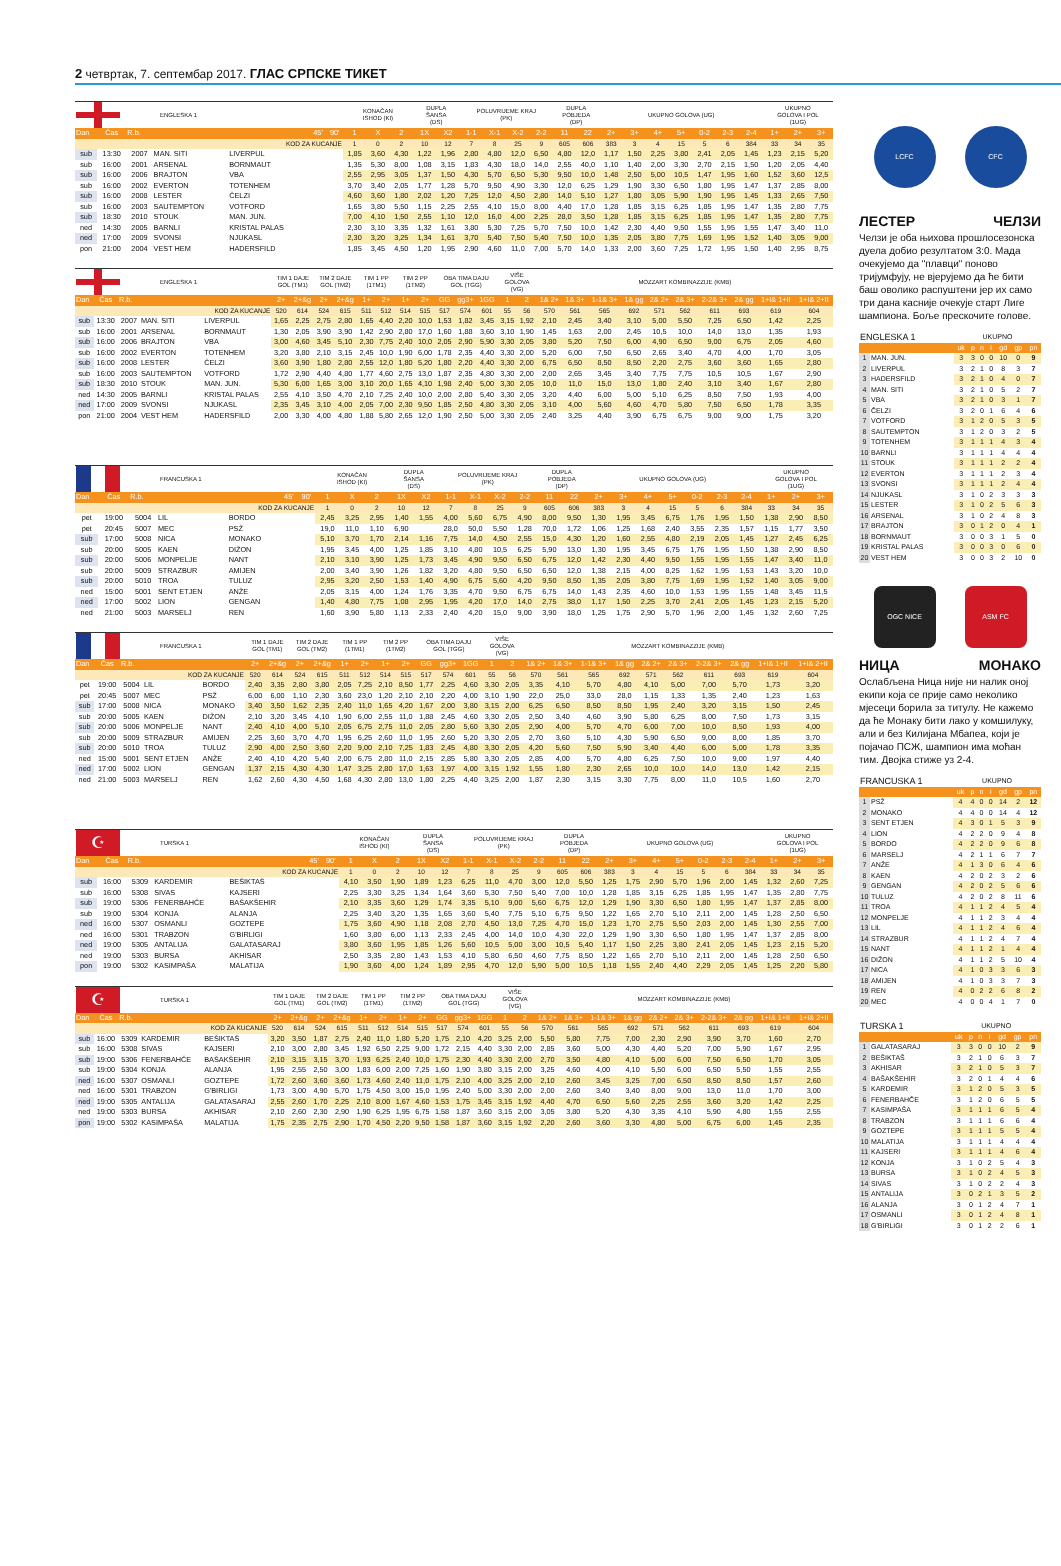2 четвртак, 7. септембар 2017. ГЛАС СРПСКЕ ТИКЕТ
| ENGLESKA 1 | | | | | | | KONAČAN ISHOD (KI) | | | DUPLA ŠANSA (DS) | | POLUVRIJEME KRAJ (PK) | | | | DUPLA POBJEDA (DP) | | UKUPNO GOLOVA (UG) | | | | | | | UKUPNO GOLOVA I POL (1UG) | | |
| --- | --- | --- | --- | --- | --- | --- | --- | --- | --- | --- | --- | --- | --- | --- | --- | --- | --- | --- | --- | --- | --- | --- | --- | --- | --- | --- | --- |
| Dan | Čas | R.b. | | | 45' | 90' | 1 | X | 2 | 1X | X2 | 1-1 | X-1 | X-2 | 2-2 | 11 | 22 | 2+ | 3+ | 4+ | 5+ | 0-2 | 2-3 | 2-4 | 1+ | 2+ | 3+ |
| KOD ZA KUCANJE | | | | | | | 1 | 0 | 2 | 10 | 12 | 7 | 8 | 25 | 9 | 605 | 606 | 383 | 3 | 4 | 15 | 5 | 6 | 384 | 33 | 34 | 35 |
| sub | 13:30 | 2007 | MAN. SITI | LIVERPUL | | | 1,85 | 3,60 | 4,30 | 1,22 | 1,96 | 2,80 | 4,80 | 12,0 | 6,50 | 4,80 | 12,0 | 1,17 | 1,50 | 2,25 | 3,80 | 2,41 | 2,05 | 1,45 | 1,23 | 2,15 | 5,20 |
| sub | 16:00 | 2001 | ARSENAL | BORNMAUT | | | 1,35 | 5,30 | 8,00 | 1,08 | 3,15 | 1,83 | 4,30 | 18,0 | 14,0 | 2,55 | 40,0 | 1,10 | 1,40 | 2,00 | 3,30 | 2,70 | 2,15 | 1,50 | 1,20 | 2,05 | 4,40 |
| sub | 16:00 | 2006 | BRAJTON | VBA | | | 2,55 | 2,95 | 3,05 | 1,37 | 1,50 | 4,30 | 5,70 | 6,50 | 5,30 | 9,50 | 10,0 | 1,48 | 2,50 | 5,00 | 10,5 | 1,47 | 1,95 | 1,60 | 1,52 | 3,60 | 12,5 |
| sub | 16:00 | 2002 | EVERTON | TOTENHEM | | | 3,70 | 3,40 | 2,05 | 1,77 | 1,28 | 5,70 | 9,50 | 4,90 | 3,30 | 12,0 | 6,25 | 1,29 | 1,90 | 3,30 | 6,50 | 1,80 | 1,95 | 1,47 | 1,37 | 2,85 | 8,00 |
| sub | 16:00 | 2008 | LESTER | ČELZI | | | 4,60 | 3,60 | 1,80 | 2,02 | 1,20 | 7,25 | 12,0 | 4,50 | 2,80 | 14,0 | 5,10 | 1,27 | 1,80 | 3,05 | 5,90 | 1,90 | 1,95 | 1,45 | 1,33 | 2,65 | 7,50 |
| sub | 16:00 | 2003 | SAUTEMPTON | VOTFORD | | | 1,65 | 3,80 | 5,50 | 1,15 | 2,25 | 2,55 | 4,10 | 15,0 | 8,00 | 4,40 | 17,0 | 1,28 | 1,85 | 3,15 | 6,25 | 1,85 | 1,95 | 1,47 | 1,35 | 2,80 | 7,75 |
| sub | 18:30 | 2010 | STOUK | MAN. JUN. | | | 7,00 | 4,10 | 1,50 | 2,55 | 1,10 | 12,0 | 16,0 | 4,00 | 2,25 | 28,0 | 3,50 | 1,28 | 1,85 | 3,15 | 6,25 | 1,85 | 1,95 | 1,47 | 1,35 | 2,80 | 7,75 |
| ned | 14:30 | 2005 | BARNLI | KRISTAL PALAS | | | 2,30 | 3,10 | 3,35 | 1,32 | 1,61 | 3,80 | 5,30 | 7,25 | 5,70 | 7,50 | 10,0 | 1,42 | 2,30 | 4,40 | 9,50 | 1,55 | 1,95 | 1,55 | 1,47 | 3,40 | 11,0 |
| ned | 17:00 | 2009 | SVONSI | NJUKASL | | | 2,30 | 3,20 | 3,25 | 1,34 | 1,61 | 3,70 | 5,40 | 7,50 | 5,40 | 7,50 | 10,0 | 1,35 | 2,05 | 3,80 | 7,75 | 1,69 | 1,95 | 1,52 | 1,40 | 3,05 | 9,00 |
| pon | 21:00 | 2004 | VEST HEM | HADERSFILD | | | 1,85 | 3,45 | 4,50 | 1,20 | 1,95 | 2,90 | 4,60 | 11,0 | 7,00 | 5,70 | 14,0 | 1,33 | 2,00 | 3,60 | 7,25 | 1,72 | 1,95 | 1,50 | 1,40 | 2,95 | 8,75 |
| ENGLESKA 1 | | | | | TIM 1 DAJE GOL (TM1) | | TIM 2 DAJE GOL (TM2) | | TIM 1 PP (1TM1) | | TIM 2 PP (1TM2) | | OBA TIMA DAJU GOL (TGG) | | | VIŠE GOLOVA (VG) | | MOZZART KOMBINAZZIJE (KMB) | | | | | | | | | |
| --- | --- | --- | --- | --- | --- | --- | --- | --- | --- | --- | --- | --- | --- | --- | --- | --- | --- | --- | --- | --- | --- | --- | --- | --- | --- | --- | --- |
| Dan | Čas | R.b. | | | 2+ | 2+&g | 2+ | 2+&g | 1+ | 2+ | 1+ | 2+ | GG | gg3+ | 1GG | 1 | 2 | 1& 2+ | 1& 3+ | 1-1& 3+ | 1& gg | 2& 2+ | 2& 3+ | 2-2& 3+ | 2& gg | 1+I& 1+II | 1+I& 2+II |
| KOD ZA KUCANJE | | | | | 520 | 614 | 524 | 615 | 511 | 512 | 514 | 515 | 517 | 574 | 601 | 55 | 56 | 570 | 561 | 565 | 692 | 571 | 562 | 611 | 693 | 619 | 604 |
| sub | 13:30 | 2007 | MAN. SITI | LIVERPUL | 1,65 | 2,25 | 2,75 | 2,80 | 1,65 | 4,40 | 2,20 | 10,0 | 1,53 | 1,82 | 3,45 | 3,15 | 1,92 | 2,10 | 2,45 | 3,40 | 3,10 | 5,00 | 5,50 | 7,25 | 6,50 | 1,42 | 2,25 |
| sub | 16:00 | 2001 | ARSENAL | BORNMAUT | 1,30 | 2,05 | 3,90 | 3,90 | 1,42 | 2,90 | 2,80 | 17,0 | 1,60 | 1,88 | 3,60 | 3,10 | 1,90 | 1,45 | 1,63 | 2,00 | 2,45 | 10,5 | 10,0 | 14,0 | 13,0 | 1,35 | 1,93 |
| sub | 16:00 | 2006 | BRAJTON | VBA | 3,00 | 4,60 | 3,45 | 5,10 | 2,30 | 7,75 | 2,40 | 10,0 | 2,05 | 2,90 | 5,90 | 3,30 | 2,05 | 3,80 | 5,20 | 7,50 | 6,00 | 4,90 | 6,50 | 9,00 | 6,75 | 2,05 | 4,60 |
| sub | 16:00 | 2002 | EVERTON | TOTENHEM | 3,20 | 3,80 | 2,10 | 3,15 | 2,45 | 10,0 | 1,90 | 6,00 | 1,78 | 2,35 | 4,40 | 3,30 | 2,00 | 5,20 | 6,00 | 7,50 | 6,50 | 2,65 | 3,40 | 4,70 | 4,00 | 1,70 | 3,05 |
| sub | 16:00 | 2008 | LESTER | ČELZI | 3,60 | 3,90 | 1,80 | 2,80 | 2,55 | 12,0 | 1,80 | 5,20 | 1,80 | 2,20 | 4,40 | 3,30 | 2,00 | 6,75 | 6,50 | 8,50 | 8,50 | 2,20 | 2,75 | 3,60 | 3,60 | 1,65 | 2,80 |
| sub | 16:00 | 2003 | SAUTEMPTON | VOTFORD | 1,72 | 2,90 | 4,40 | 4,80 | 1,77 | 4,60 | 2,75 | 13,0 | 1,87 | 2,35 | 4,80 | 3,30 | 2,00 | 2,00 | 2,65 | 3,45 | 3,40 | 7,75 | 7,75 | 10,5 | 10,5 | 1,67 | 2,90 |
| sub | 18:30 | 2010 | STOUK | MAN. JUN. | 5,30 | 6,00 | 1,65 | 3,00 | 3,10 | 20,0 | 1,65 | 4,10 | 1,98 | 2,40 | 5,00 | 3,30 | 2,05 | 10,0 | 11,0 | 15,0 | 13,0 | 1,80 | 2,40 | 3,10 | 3,40 | 1,67 | 2,80 |
| ned | 14:30 | 2005 | BARNLI | KRISTAL PALAS | 2,55 | 4,10 | 3,50 | 4,70 | 2,10 | 7,25 | 2,40 | 10,0 | 2,00 | 2,80 | 5,40 | 3,30 | 2,05 | 3,20 | 4,40 | 6,00 | 5,00 | 5,10 | 6,25 | 8,50 | 7,50 | 1,93 | 4,00 |
| ned | 17:00 | 2009 | SVONSI | NJUKASL | 2,35 | 3,45 | 3,10 | 4,00 | 2,05 | 7,00 | 2,30 | 9,50 | 1,85 | 2,50 | 4,80 | 3,30 | 2,05 | 3,10 | 4,00 | 5,60 | 4,60 | 4,70 | 5,80 | 7,50 | 6,50 | 1,78 | 3,35 |
| pon | 21:00 | 2004 | VEST HEM | HADERSFILD | 2,00 | 3,30 | 4,00 | 4,80 | 1,88 | 5,80 | 2,65 | 12,0 | 1,90 | 2,50 | 5,00 | 3,30 | 2,05 | 2,40 | 3,25 | 4,40 | 3,90 | 6,75 | 6,75 | 9,00 | 9,00 | 1,75 | 3,20 |
| FRANCUSKA 1 | | | | | | | KONAČAN ISHOD (KI) | | | DUPLA ŠANSA (DS) | | POLUVRIJEME KRAJ (PK) | | | | DUPLA POBJEDA (DP) | | UKUPNO GOLOVA (UG) | | | | | | | UKUPNO GOLOVA I POL (1UG) | | |
| --- | --- | --- | --- | --- | --- | --- | --- | --- | --- | --- | --- | --- | --- | --- | --- | --- | --- | --- | --- | --- | --- | --- | --- | --- | --- | --- | --- |
| Dan | Čas | R.b. | | | 45' | 90' | 1 | X | 2 | 1X | X2 | 1-1 | X-1 | X-2 | 2-2 | 11 | 22 | 2+ | 3+ | 4+ | 5+ | 0-2 | 2-3 | 2-4 | 1+ | 2+ | 3+ |
| KOD ZA KUCANJE | | | | | | | 1 | 0 | 2 | 10 | 12 | 7 | 8 | 25 | 9 | 605 | 606 | 383 | 3 | 4 | 15 | 5 | 6 | 384 | 33 | 34 | 35 |
| pet | 19:00 | 5004 | LIL | BORDO | | | 2,45 | 3,25 | 2,95 | 1,40 | 1,55 | 4,00 | 5,60 | 6,75 | 4,90 | 8,00 | 9,50 | 1,30 | 1,95 | 3,45 | 6,75 | 1,76 | 1,95 | 1,50 | 1,38 | 2,90 | 8,50 |
| pet | 20:45 | 5007 | MEC | PSŽ | | | 19,0 | 11,0 | 1,10 | 6,90 | | 28,0 | 50,0 | 5,50 | 1,28 | 70,0 | 1,72 | 1,06 | 1,25 | 1,68 | 2,40 | 3,55 | 2,35 | 1,57 | 1,15 | 1,77 | 3,50 |
| sub | 17:00 | 5008 | NICA | MONAKO | | | 5,10 | 3,70 | 1,70 | 2,14 | 1,16 | 7,75 | 14,0 | 4,50 | 2,55 | 15,0 | 4,30 | 1,20 | 1,60 | 2,55 | 4,80 | 2,19 | 2,05 | 1,45 | 1,27 | 2,45 | 6,25 |
| sub | 20:00 | 5005 | KAEN | DIŽON | | | 1,95 | 3,45 | 4,00 | 1,25 | 1,85 | 3,10 | 4,80 | 10,5 | 6,25 | 5,90 | 13,0 | 1,30 | 1,95 | 3,45 | 6,75 | 1,76 | 1,95 | 1,50 | 1,38 | 2,90 | 8,50 |
| sub | 20:00 | 5006 | MONPELJE | NANT | | | 2,10 | 3,10 | 3,90 | 1,25 | 1,73 | 3,45 | 4,90 | 9,50 | 6,50 | 6,75 | 12,0 | 1,42 | 2,30 | 4,40 | 9,50 | 1,55 | 1,95 | 1,55 | 1,47 | 3,40 | 11,0 |
| sub | 20:00 | 5009 | STRAZBUR | AMIJEN | | | 2,00 | 3,40 | 3,90 | 1,26 | 1,82 | 3,20 | 4,80 | 9,50 | 6,50 | 6,50 | 12,0 | 1,38 | 2,15 | 4,00 | 8,25 | 1,62 | 1,95 | 1,53 | 1,43 | 3,20 | 10,0 |
| sub | 20:00 | 5010 | TROA | TULUZ | | | 2,95 | 3,20 | 2,50 | 1,53 | 1,40 | 4,90 | 6,75 | 5,60 | 4,20 | 9,50 | 8,50 | 1,35 | 2,05 | 3,80 | 7,75 | 1,69 | 1,95 | 1,52 | 1,40 | 3,05 | 9,00 |
| ned | 15:00 | 5001 | SENT ETJEN | ANŽE | | | 2,05 | 3,15 | 4,00 | 1,24 | 1,76 | 3,35 | 4,70 | 9,50 | 6,75 | 6,75 | 14,0 | 1,43 | 2,35 | 4,60 | 10,0 | 1,53 | 1,95 | 1,55 | 1,48 | 3,45 | 11,5 |
| ned | 17:00 | 5002 | LION | GENGAN | | | 1,40 | 4,80 | 7,75 | 1,08 | 2,95 | 1,95 | 4,20 | 17,0 | 14,0 | 2,75 | 38,0 | 1,17 | 1,50 | 2,25 | 3,70 | 2,41 | 2,05 | 1,45 | 1,23 | 2,15 | 5,20 |
| ned | 21:00 | 5003 | MARSELJ | REN | | | 1,60 | 3,90 | 5,80 | 1,13 | 2,33 | 2,40 | 4,20 | 15,0 | 9,00 | 3,90 | 18,0 | 1,25 | 1,75 | 2,90 | 5,70 | 1,96 | 2,00 | 1,45 | 1,32 | 2,60 | 7,25 |
| FRANCUSKA 1 | | | | | TIM 1 DAJE GOL (TM1) | | TIM 2 DAJE GOL (TM2) | | TIM 1 PP (1TM1) | | TIM 2 PP (1TM2) | | OBA TIMA DAJU GOL (TGG) | | | VIŠE GOLOVA (VG) | | MOZZART KOMBINAZZIJE (KMB) | | | | | | | | | |
| --- | --- | --- | --- | --- | --- | --- | --- | --- | --- | --- | --- | --- | --- | --- | --- | --- | --- | --- | --- | --- | --- | --- | --- | --- | --- | --- | --- |
| Dan | Čas | R.b. | | | 2+ | 2+&g | 2+ | 2+&g | 1+ | 2+ | 1+ | 2+ | GG | gg3+ | 1GG | 1 | 2 | 1& 2+ | 1& 3+ | 1-1& 3+ | 1& gg | 2& 2+ | 2& 3+ | 2-2& 3+ | 2& gg | 1+I& 1+II | 1+I& 2+II |
| KOD ZA KUCANJE | | | | | 520 | 614 | 524 | 615 | 511 | 512 | 514 | 515 | 517 | 574 | 601 | 55 | 56 | 570 | 561 | 565 | 692 | 571 | 562 | 611 | 693 | 619 | 604 |
| pet | 19:00 | 5004 | LIL | BORDO | 2,40 | 3,35 | 2,80 | 3,80 | 2,05 | 7,25 | 2,10 | 8,50 | 1,77 | 2,25 | 4,60 | 3,30 | 2,05 | 3,35 | 4,10 | 5,70 | 4,80 | 4,10 | 5,00 | 7,00 | 5,70 | 1,73 | 3,20 |
| pet | 20:45 | 5007 | MEC | PSŽ | 6,00 | 6,00 | 1,10 | 2,30 | 3,60 | 23,0 | 1,20 | 2,10 | 2,10 | 2,20 | 4,00 | 3,10 | 1,90 | 22,0 | 25,0 | 33,0 | 28,0 | 1,15 | 1,33 | 1,35 | 2,40 | 1,23 | 1,63 |
| sub | 17:00 | 5008 | NICA | MONAKO | 3,40 | 3,50 | 1,62 | 2,35 | 2,40 | 11,0 | 1,65 | 4,20 | 1,67 | 2,00 | 3,80 | 3,15 | 2,00 | 6,25 | 6,50 | 8,50 | 8,50 | 1,95 | 2,40 | 3,20 | 3,15 | 1,50 | 2,45 |
| sub | 20:00 | 5005 | KAEN | DIŽON | 2,10 | 3,20 | 3,45 | 4,10 | 1,90 | 6,00 | 2,55 | 11,0 | 1,88 | 2,45 | 4,60 | 3,30 | 2,05 | 2,50 | 3,40 | 4,60 | 3,90 | 5,80 | 6,25 | 8,00 | 7,50 | 1,73 | 3,15 |
| sub | 20:00 | 5006 | MONPELJE | NANT | 2,40 | 4,10 | 4,00 | 5,10 | 2,05 | 6,75 | 2,75 | 11,0 | 2,05 | 2,80 | 5,60 | 3,30 | 2,05 | 2,90 | 4,00 | 5,70 | 4,70 | 6,00 | 7,00 | 10,0 | 8,50 | 1,93 | 4,00 |
| sub | 20:00 | 5009 | STRAZBUR | AMIJEN | 2,25 | 3,60 | 3,70 | 4,70 | 1,95 | 6,25 | 2,60 | 11,0 | 1,95 | 2,60 | 5,20 | 3,30 | 2,05 | 2,70 | 3,60 | 5,10 | 4,30 | 5,90 | 6,50 | 9,00 | 8,00 | 1,85 | 3,70 |
| sub | 20:00 | 5010 | TROA | TULUZ | 2,90 | 4,00 | 2,50 | 3,60 | 2,20 | 9,00 | 2,10 | 7,25 | 1,83 | 2,45 | 4,80 | 3,30 | 2,05 | 4,20 | 5,60 | 7,50 | 5,90 | 3,40 | 4,40 | 6,00 | 5,00 | 1,78 | 3,35 |
| ned | 15:00 | 5001 | SENT ETJEN | ANŽE | 2,40 | 4,10 | 4,20 | 5,40 | 2,00 | 6,75 | 2,80 | 11,0 | 2,15 | 2,85 | 5,80 | 3,30 | 2,05 | 2,85 | 4,00 | 5,70 | 4,80 | 6,25 | 7,50 | 10,0 | 9,00 | 1,97 | 4,40 |
| ned | 17:00 | 5002 | LION | GENGAN | 1,37 | 2,15 | 4,30 | 4,30 | 1,47 | 3,25 | 2,80 | 17,0 | 1,63 | 1,97 | 4,00 | 3,15 | 1,92 | 1,55 | 1,80 | 2,30 | 2,65 | 10,0 | 10,0 | 14,0 | 13,0 | 1,42 | 2,15 |
| ned | 21:00 | 5003 | MARSELJ | REN | 1,62 | 2,60 | 4,30 | 4,50 | 1,68 | 4,30 | 2,80 | 13,0 | 1,80 | 2,25 | 4,40 | 3,25 | 2,00 | 1,87 | 2,30 | 3,15 | 3,30 | 7,75 | 8,00 | 11,0 | 10,5 | 1,60 | 2,70 |
| ☪ TURSKA 1 | | | | | | | KONAČAN ISHOD (KI) | | | DUPLA ŠANSA (DS) | | POLUVRIJEME KRAJ (PK) | | | | DUPLA POBJEDA (DP) | | UKUPNO GOLOVA (UG) | | | | | | | UKUPNO GOLOVA I POL (1UG) | | |
| --- | --- | --- | --- | --- | --- | --- | --- | --- | --- | --- | --- | --- | --- | --- | --- | --- | --- | --- | --- | --- | --- | --- | --- | --- | --- | --- | --- |
| Dan | Čas | R.b. | | | 45' | 90' | 1 | X | 2 | 1X | X2 | 1-1 | X-1 | X-2 | 2-2 | 11 | 22 | 2+ | 3+ | 4+ | 5+ | 0-2 | 2-3 | 2-4 | 1+ | 2+ | 3+ |
| KOD ZA KUCANJE | | | | | | | 1 | 0 | 2 | 10 | 12 | 7 | 8 | 25 | 9 | 605 | 606 | 383 | 3 | 4 | 15 | 5 | 6 | 384 | 33 | 34 | 35 |
| sub | 16:00 | 5309 | KARDEMIR | BEŠIKTAŠ | | | 4,10 | 3,50 | 1,90 | 1,89 | 1,23 | 6,25 | 11,0 | 4,70 | 3,00 | 12,0 | 5,50 | 1,25 | 1,75 | 2,90 | 5,70 | 1,96 | 2,00 | 1,45 | 1,32 | 2,60 | 7,25 |
| sub | 16:00 | 5308 | SIVAS | KAJSERI | | | 2,25 | 3,30 | 3,25 | 1,34 | 1,64 | 3,60 | 5,30 | 7,50 | 5,40 | 7,00 | 10,0 | 1,28 | 1,85 | 3,15 | 6,25 | 1,85 | 1,95 | 1,47 | 1,35 | 2,80 | 7,75 |
| sub | 19:00 | 5306 | FENERBAHČE | BAŠAKŠEHIR | | | 2,10 | 3,35 | 3,60 | 1,29 | 1,74 | 3,35 | 5,10 | 9,00 | 5,60 | 6,75 | 12,0 | 1,29 | 1,90 | 3,30 | 6,50 | 1,80 | 1,95 | 1,47 | 1,37 | 2,85 | 8,00 |
| sub | 19:00 | 5304 | KONJA | ALANJA | | | 2,25 | 3,40 | 3,20 | 1,35 | 1,65 | 3,60 | 5,40 | 7,75 | 5,10 | 6,75 | 9,50 | 1,22 | 1,65 | 2,70 | 5,10 | 2,11 | 2,00 | 1,45 | 1,28 | 2,50 | 6,50 |
| ned | 16:00 | 5307 | OSMANLI | GOZTEPE | | | 1,75 | 3,60 | 4,90 | 1,18 | 2,08 | 2,70 | 4,50 | 13,0 | 7,25 | 4,70 | 15,0 | 1,23 | 1,70 | 2,75 | 5,50 | 2,03 | 2,00 | 1,45 | 1,30 | 2,55 | 7,00 |
| ned | 16:00 | 5301 | TRABZON | G'BIRLIGI | | | 1,60 | 3,80 | 6,00 | 1,13 | 2,33 | 2,45 | 4,00 | 14,0 | 10,0 | 4,30 | 22,0 | 1,29 | 1,90 | 3,30 | 6,50 | 1,80 | 1,95 | 1,47 | 1,37 | 2,85 | 8,00 |
| ned | 19:00 | 5305 | ANTALIJA | GALATASARAJ | | | 3,80 | 3,60 | 1,95 | 1,85 | 1,26 | 5,60 | 10,5 | 5,00 | 3,00 | 10,5 | 5,40 | 1,17 | 1,50 | 2,25 | 3,80 | 2,41 | 2,05 | 1,45 | 1,23 | 2,15 | 5,20 |
| ned | 19:00 | 5303 | BURSA | AKHISAR | | | 2,50 | 3,35 | 2,80 | 1,43 | 1,53 | 4,10 | 5,80 | 6,50 | 4,60 | 7,75 | 8,50 | 1,22 | 1,65 | 2,70 | 5,10 | 2,11 | 2,00 | 1,45 | 1,28 | 2,50 | 6,50 |
| pon | 19:00 | 5302 | KASIMPAŠA | MALATIJA | | | 1,90 | 3,60 | 4,00 | 1,24 | 1,89 | 2,95 | 4,70 | 12,0 | 5,90 | 5,00 | 10,5 | 1,18 | 1,55 | 2,40 | 4,40 | 2,29 | 2,05 | 1,45 | 1,25 | 2,20 | 5,80 |
| ☪ TURSKA 1 | | | | | TIM 1 DAJE GOL (TM1) | | TIM 2 DAJE GOL (TM2) | | TIM 1 PP (1TM1) | | TIM 2 PP (1TM2) | | OBA TIMA DAJU GOL (TGG) | | | VIŠE GOLOVA (VG) | | MOZZART KOMBINAZZIJE (KMB) | | | | | | | | | |
| --- | --- | --- | --- | --- | --- | --- | --- | --- | --- | --- | --- | --- | --- | --- | --- | --- | --- | --- | --- | --- | --- | --- | --- | --- | --- | --- | --- |
| Dan | Čas | R.b. | | | 2+ | 2+&g | 2+ | 2+&g | 1+ | 2+ | 1+ | 2+ | GG | gg3+ | 1GG | 1 | 2 | 1& 2+ | 1& 3+ | 1-1& 3+ | 1& gg | 2& 2+ | 2& 3+ | 2-2& 3+ | 2& gg | 1+I& 1+II | 1+I& 2+II |
| KOD ZA KUCANJE | | | | | 520 | 614 | 524 | 615 | 511 | 512 | 514 | 515 | 517 | 574 | 601 | 55 | 56 | 570 | 561 | 565 | 692 | 571 | 562 | 611 | 693 | 619 | 604 |
| sub | 16:00 | 5309 | KARDEMIR | BEŠIKTAŠ | 3,20 | 3,50 | 1,87 | 2,75 | 2,40 | 11,0 | 1,80 | 5,20 | 1,75 | 2,10 | 4,20 | 3,25 | 2,00 | 5,50 | 5,80 | 7,75 | 7,00 | 2,30 | 2,90 | 3,90 | 3,70 | 1,60 | 2,70 |
| sub | 16:00 | 5308 | SIVAS | KAJSERI | 2,10 | 3,00 | 2,80 | 3,45 | 1,92 | 6,50 | 2,25 | 9,00 | 1,72 | 2,15 | 4,40 | 3,30 | 2,00 | 2,85 | 3,60 | 5,00 | 4,30 | 4,40 | 5,20 | 7,00 | 5,90 | 1,67 | 2,95 |
| sub | 19:00 | 5306 | FENERBAHČE | BAŠAKŠEHIR | 2,10 | 3,15 | 3,15 | 3,70 | 1,93 | 6,25 | 2,40 | 10,0 | 1,75 | 2,30 | 4,40 | 3,30 | 2,00 | 2,70 | 3,50 | 4,80 | 4,10 | 5,00 | 6,00 | 7,50 | 6,50 | 1,70 | 3,05 |
| sub | 19:00 | 5304 | KONJA | ALANJA | 1,95 | 2,55 | 2,50 | 3,00 | 1,83 | 6,00 | 2,00 | 7,25 | 1,60 | 1,90 | 3,80 | 3,15 | 2,00 | 3,25 | 4,60 | 4,00 | 4,10 | 5,50 | 6,00 | 6,50 | 5,50 | 1,55 | 2,55 |
| ned | 16:00 | 5307 | OSMANLI | GOZTEPE | 1,72 | 2,60 | 3,60 | 3,60 | 1,73 | 4,60 | 2,40 | 11,0 | 1,75 | 2,10 | 4,00 | 3,25 | 2,00 | 2,10 | 2,60 | 3,45 | 3,25 | 7,00 | 6,50 | 8,50 | 8,50 | 1,57 | 2,60 |
| ned | 16:00 | 5301 | TRABZON | G'BIRLIGI | 1,73 | 3,00 | 4,90 | 5,70 | 1,75 | 4,50 | 3,00 | 15,0 | 1,95 | 2,40 | 5,00 | 3,30 | 2,00 | 2,00 | 2,60 | 3,40 | 3,40 | 8,00 | 9,00 | 13,0 | 11,0 | 1,70 | 3,00 |
| ned | 19:00 | 5305 | ANTALIJA | GALATASARAJ | 2,55 | 2,60 | 1,70 | 2,25 | 2,10 | 8,00 | 1,67 | 4,60 | 1,53 | 1,75 | 3,45 | 3,15 | 1,92 | 4,40 | 4,70 | 6,50 | 5,60 | 2,25 | 2,55 | 3,60 | 3,20 | 1,42 | 2,25 |
| ned | 19:00 | 5303 | BURSA | AKHISAR | 2,10 | 2,60 | 2,30 | 2,90 | 1,90 | 6,25 | 1,95 | 6,75 | 1,58 | 1,87 | 3,60 | 3,15 | 2,00 | 3,05 | 3,80 | 5,20 | 4,30 | 3,35 | 4,10 | 5,90 | 4,80 | 1,55 | 2,55 |
| pon | 19:00 | 5302 | KASIMPAŠA | MALATIJA | 1,75 | 2,35 | 2,75 | 2,90 | 1,70 | 4,50 | 2,20 | 9,50 | 1,58 | 1,87 | 3,60 | 3,15 | 1,92 | 2,20 | 2,60 | 3,60 | 3,30 | 4,80 | 5,00 | 6,75 | 6,00 | 1,45 | 2,35 |
LCFC CFC
ЛЕСТЕР ЧЕЛЗИ
Челзи је оба њихова прошлосезонска дуела добио резултатом 3:0. Мада очекујемо да "плавци" поново тријумфују, не вјерујемо да ће бити баш оволико распуштени јер их само три дана касније очекује старт Лиге шампиона. Боље прескочите голове.
| ENGLESKA 1 | | UKUPNO | | | | | | |
| | | uk | p | n | i | gd | gp | pn |
| 1 | MAN. JUN. | 3 | 3 | 0 | 0 | 10 | 0 | 9 |
| 2 | LIVERPUL | 3 | 2 | 1 | 0 | 8 | 3 | 7 |
| 3 | HADERSFILD | 3 | 2 | 1 | 0 | 4 | 0 | 7 |
| 4 | MAN. SITI | 3 | 2 | 1 | 0 | 5 | 2 | 7 |
| 5 | VBA | 3 | 2 | 1 | 0 | 3 | 1 | 7 |
| 6 | ČELZI | 3 | 2 | 0 | 1 | 6 | 4 | 6 |
| 7 | VOTFORD | 3 | 1 | 2 | 0 | 5 | 3 | 5 |
| 8 | SAUTEMPTON | 3 | 1 | 2 | 0 | 3 | 2 | 5 |
| 9 | TOTENHEM | 3 | 1 | 1 | 1 | 4 | 3 | 4 |
| 10 | BARNLI | 3 | 1 | 1 | 1 | 4 | 4 | 4 |
| 11 | STOUK | 3 | 1 | 1 | 1 | 2 | 2 | 4 |
| 12 | EVERTON | 3 | 1 | 1 | 1 | 2 | 3 | 4 |
| 13 | SVONSI | 3 | 1 | 1 | 1 | 2 | 4 | 4 |
| 14 | NJUKASL | 3 | 1 | 0 | 2 | 3 | 3 | 3 |
| 15 | LESTER | 3 | 1 | 0 | 2 | 5 | 6 | 3 |
| 16 | ARSENAL | 3 | 1 | 0 | 2 | 4 | 8 | 3 |
| 17 | BRAJTON | 3 | 0 | 1 | 2 | 0 | 4 | 1 |
| 18 | BORNMAUT | 3 | 0 | 0 | 3 | 1 | 5 | 0 |
| 19 | KRISTAL PALAS | 3 | 0 | 0 | 3 | 0 | 6 | 0 |
| 20 | VEST HEM | 3 | 0 | 0 | 3 | 2 | 10 | 0 |
OGC NICE ASM FC
НИЦА МОНАКО
Ослабљена Ница није ни налик оној екипи која се прије само неколико мјесеци борила за титулу. Не кажемо да ће Монаку бити лако у комшилуку, али и без Килијана Мбапеа, који је појачао ПСЖ, шампион има моћан тим. Двојка стиже уз 2-4.
| FRANCUSKA 1 | | UKUPNO | | | | | | |
| | | uk | p | n | i | gd | gp | pn |
| 1 | PSŽ | 4 | 4 | 0 | 0 | 14 | 2 | 12 |
| 2 | MONAKO | 4 | 4 | 0 | 0 | 14 | 4 | 12 |
| 3 | SENT ETJEN | 4 | 3 | 0 | 1 | 5 | 3 | 9 |
| 4 | LION | 4 | 2 | 2 | 0 | 9 | 4 | 8 |
| 5 | BORDO | 4 | 2 | 2 | 0 | 9 | 6 | 8 |
| 6 | MARSELJ | 4 | 2 | 1 | 1 | 6 | 7 | 7 |
| 7 | ANŽE | 4 | 1 | 3 | 0 | 6 | 4 | 6 |
| 8 | KAEN | 4 | 2 | 0 | 2 | 3 | 2 | 6 |
| 9 | GENGAN | 4 | 2 | 0 | 2 | 5 | 6 | 6 |
| 10 | TULUZ | 4 | 2 | 0 | 2 | 8 | 11 | 6 |
| 11 | TROA | 4 | 1 | 1 | 2 | 4 | 5 | 4 |
| 12 | MONPELJE | 4 | 1 | 1 | 2 | 3 | 4 | 4 |
| 13 | LIL | 4 | 1 | 1 | 2 | 4 | 6 | 4 |
| 14 | STRAZBUR | 4 | 1 | 1 | 2 | 4 | 7 | 4 |
| 15 | NANT | 4 | 1 | 1 | 2 | 1 | 4 | 4 |
| 16 | DIŽON | 4 | 1 | 1 | 2 | 5 | 10 | 4 |
| 17 | NICA | 4 | 1 | 0 | 3 | 3 | 6 | 3 |
| 18 | AMIJEN | 4 | 1 | 0 | 3 | 3 | 7 | 3 |
| 19 | REN | 4 | 0 | 2 | 2 | 6 | 8 | 2 |
| 20 | MEC | 4 | 0 | 0 | 4 | 1 | 7 | 0 |
| TURSKA 1 | | UKUPNO | | | | | | |
| | | uk | p | n | i | gd | gp | pn |
| 1 | GALATASARAJ | 3 | 3 | 0 | 0 | 10 | 2 | 9 |
| 2 | BEŠIKTAŠ | 3 | 2 | 1 | 0 | 6 | 3 | 7 |
| 3 | AKHISAR | 3 | 2 | 1 | 0 | 5 | 3 | 7 |
| 4 | BAŠAKŠEHIR | 3 | 2 | 0 | 1 | 4 | 4 | 6 |
| 5 | KARDEMIR | 3 | 1 | 2 | 0 | 5 | 3 | 5 |
| 6 | FENERBAHČE | 3 | 1 | 2 | 0 | 6 | 5 | 5 |
| 7 | KASIMPAŠA | 3 | 1 | 1 | 1 | 6 | 5 | 4 |
| 8 | TRABZON | 3 | 1 | 1 | 1 | 6 | 6 | 4 |
| 9 | GOZTEPE | 3 | 1 | 1 | 1 | 5 | 5 | 4 |
| 10 | MALATIJA | 3 | 1 | 1 | 1 | 4 | 4 | 4 |
| 11 | KAJSERI | 3 | 1 | 1 | 1 | 4 | 6 | 4 |
| 12 | KONJA | 3 | 1 | 0 | 2 | 5 | 4 | 3 |
| 13 | BURSA | 3 | 1 | 0 | 2 | 4 | 5 | 3 |
| 14 | SIVAS | 3 | 1 | 0 | 2 | 2 | 4 | 3 |
| 15 | ANTALIJA | 3 | 0 | 2 | 1 | 3 | 5 | 2 |
| 16 | ALANJA | 3 | 0 | 1 | 2 | 4 | 7 | 1 |
| 17 | OSMANLI | 3 | 0 | 1 | 2 | 4 | 8 | 1 |
| 18 | G'BIRLIGI | 3 | 0 | 1 | 2 | 2 | 6 | 1 |